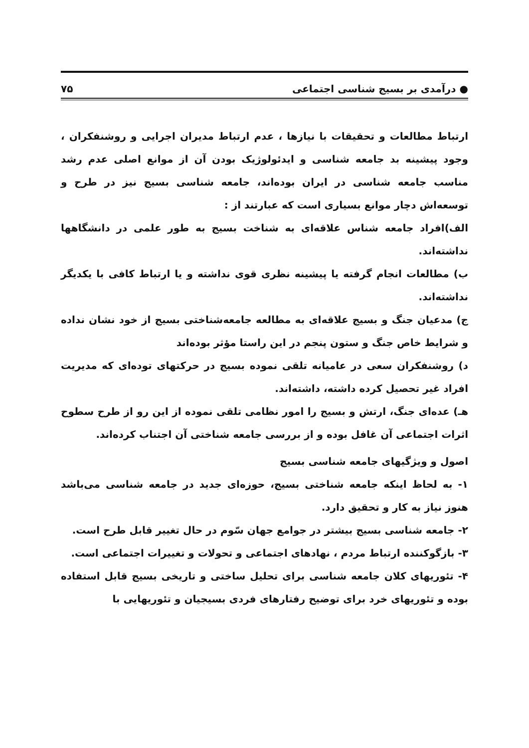● درآمدی بر بسیج شناسی اجتماعی ۷۵
ارتباط مطالعات و تحقیقات با نیازها ، عدم ارتباط مدیران اجرایی و روشنفکران ، وجود پیشینه بد جامعه شناسی و ایدئولوژیک بودن آن از موانع اصلی عدم رشد مناسب جامعه شناسی در ایران بوده‌اند، جامعه شناسی بسیج نیز در طرح و توسعه‌اش دچار موانع بسیاری است که عبارتند از :
الف)افراد جامعه شناس علاقه‌ای به شناخت بسیج به طور علمی در دانشگاهها نداشته‌اند.
ب) مطالعات انجام گرفته یا پیشینه نظری قوی نداشته و یا ارتباط کافی با یکدیگر نداشته‌اند.
ج) مدعیان جنگ و بسیج علاقه‌ای به مطالعه جامعه‌شناختی بسیج از خود نشان نداده و شرایط خاص جنگ و ستون پنجم در این راستا مؤثر بوده‌اند
د) روشنفکران سعی در عامیانه تلقی نموده بسیج در حرکتهای توده‌ای که مدیریت افراد غیر تحصیل کرده داشته، داشته‌اند.
هـ) عده‌ای جنگ، ارتش و بسیج را امور نظامی تلقی نموده از این رو از طرح سطوح اثرات اجتماعی آن غافل بوده و از بررسی جامعه شناختی آن اجتناب کرده‌اند.
اصول و ویژگیهای جامعه شناسی بسیج
۱- به لحاظ اینکه جامعه شناختی بسیج، حوزه‌ای جدید در جامعه شناسی می‌باشد هنوز نیاز به کار و تحقیق دارد.
۲- جامعه شناسی بسیج بیشتر در جوامع جهان سّوم در حال تغییر قابل طرح است.
۳- بازگوکننده ارتباط مردم ، نهادهای اجتماعی و تحولات و تغییرات اجتماعی است.
۴- تئوریهای کلان جامعه شناسی برای تحلیل ساختی و تاریخی بسیج قابل استفاده بوده و تئوریهای خرد برای توضیح رفتارهای فردی بسیجیان و تئوریهایی با